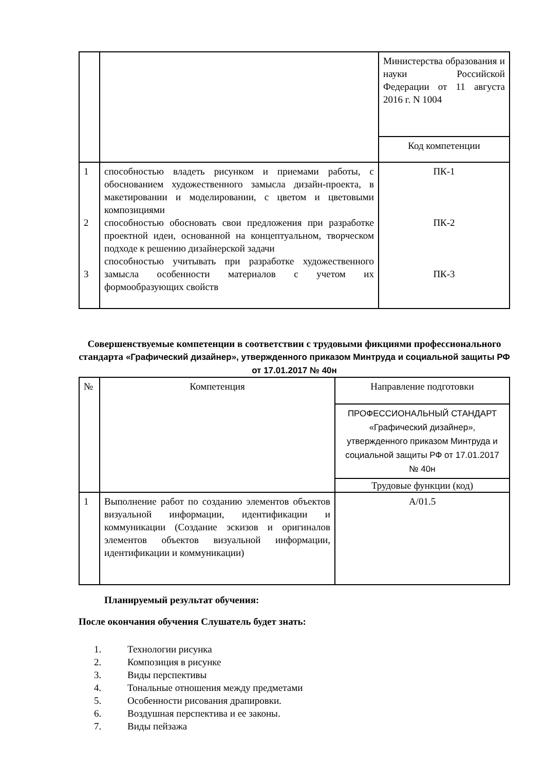| | | Министерства образования и науки Российской Федерации от 11 августа 2016 г. N 1004 |
| | | Код компетенции |
| 1 2 3 | способностью владеть рисунком и приемами работы, с обоснованием художественного замысла дизайн-проекта, в макетировании и моделировании, с цветом и цветовыми композициями способностью обосновать свои предложения при разработке проектной идеи, основанной на концептуальном, творческом подходе к решению дизайнерской задачи способностью учитывать при разработке художественного замысла особенности материалов с учетом их формообразующих свойств | ПК-1 ПК-2 ПК-3 |
Совершенствуемые компетенции в соответствии с трудовыми фикциями профессионального стандарта «Графический дизайнер», утвержденного приказом Минтруда и социальной защиты РФ от 17.01.2017 № 40н
| № | Компетенция | Направление подготовки |
| | | ПРОФЕССИОНАЛЬНЫЙ СТАНДАРТ «Графический дизайнер», утвержденного приказом Минтруда и социальной защиты РФ от 17.01.2017 № 40н |
| | | Трудовые функции (код) |
| 1 | Выполнение работ по созданию элементов объектов визуальной информации, идентификации и коммуникации (Создание эскизов и оригиналов элементов объектов визуальной информации, идентификации и коммуникации) | А/01.5 |
Планируемый результат обучения:
После окончания обучения Слушатель будет знать:
1. Технологии рисунка
2. Композиция в рисунке
3. Виды перспективы
4. Тональные отношения между предметами
5. Особенности рисования драпировки.
6. Воздушная перспектива и ее законы.
7. Виды пейзажа